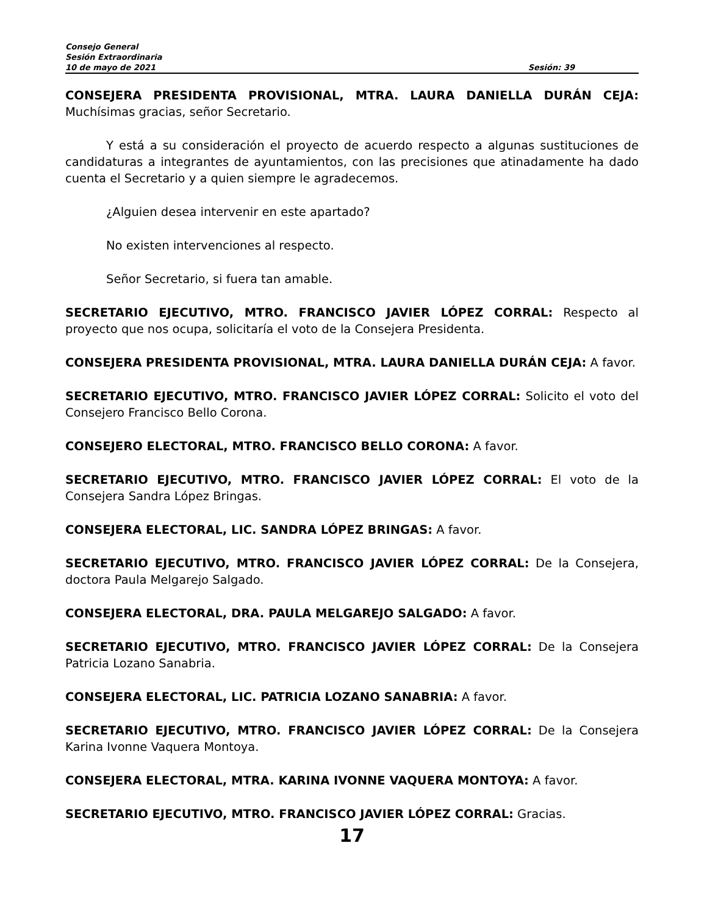Consejo General
Sesión Extraordinaria
10 de mayo de 2021 Sesión: 39
CONSEJERA PRESIDENTA PROVISIONAL, MTRA. LAURA DANIELLA DURÁN CEJA: Muchísimas gracias, señor Secretario.
Y está a su consideración el proyecto de acuerdo respecto a algunas sustituciones de candidaturas a integrantes de ayuntamientos, con las precisiones que atinadamente ha dado cuenta el Secretario y a quien siempre le agradecemos.
¿Alguien desea intervenir en este apartado?
No existen intervenciones al respecto.
Señor Secretario, si fuera tan amable.
SECRETARIO EJECUTIVO, MTRO. FRANCISCO JAVIER LÓPEZ CORRAL: Respecto al proyecto que nos ocupa, solicitaría el voto de la Consejera Presidenta.
CONSEJERA PRESIDENTA PROVISIONAL, MTRA. LAURA DANIELLA DURÁN CEJA: A favor.
SECRETARIO EJECUTIVO, MTRO. FRANCISCO JAVIER LÓPEZ CORRAL: Solicito el voto del Consejero Francisco Bello Corona.
CONSEJERO ELECTORAL, MTRO. FRANCISCO BELLO CORONA: A favor.
SECRETARIO EJECUTIVO, MTRO. FRANCISCO JAVIER LÓPEZ CORRAL: El voto de la Consejera Sandra López Bringas.
CONSEJERA ELECTORAL, LIC. SANDRA LÓPEZ BRINGAS: A favor.
SECRETARIO EJECUTIVO, MTRO. FRANCISCO JAVIER LÓPEZ CORRAL: De la Consejera, doctora Paula Melgarejo Salgado.
CONSEJERA ELECTORAL, DRA. PAULA MELGAREJO SALGADO: A favor.
SECRETARIO EJECUTIVO, MTRO. FRANCISCO JAVIER LÓPEZ CORRAL: De la Consejera Patricia Lozano Sanabria.
CONSEJERA ELECTORAL, LIC. PATRICIA LOZANO SANABRIA: A favor.
SECRETARIO EJECUTIVO, MTRO. FRANCISCO JAVIER LÓPEZ CORRAL: De la Consejera Karina Ivonne Vaquera Montoya.
CONSEJERA ELECTORAL, MTRA. KARINA IVONNE VAQUERA MONTOYA: A favor.
SECRETARIO EJECUTIVO, MTRO. FRANCISCO JAVIER LÓPEZ CORRAL: Gracias.
17